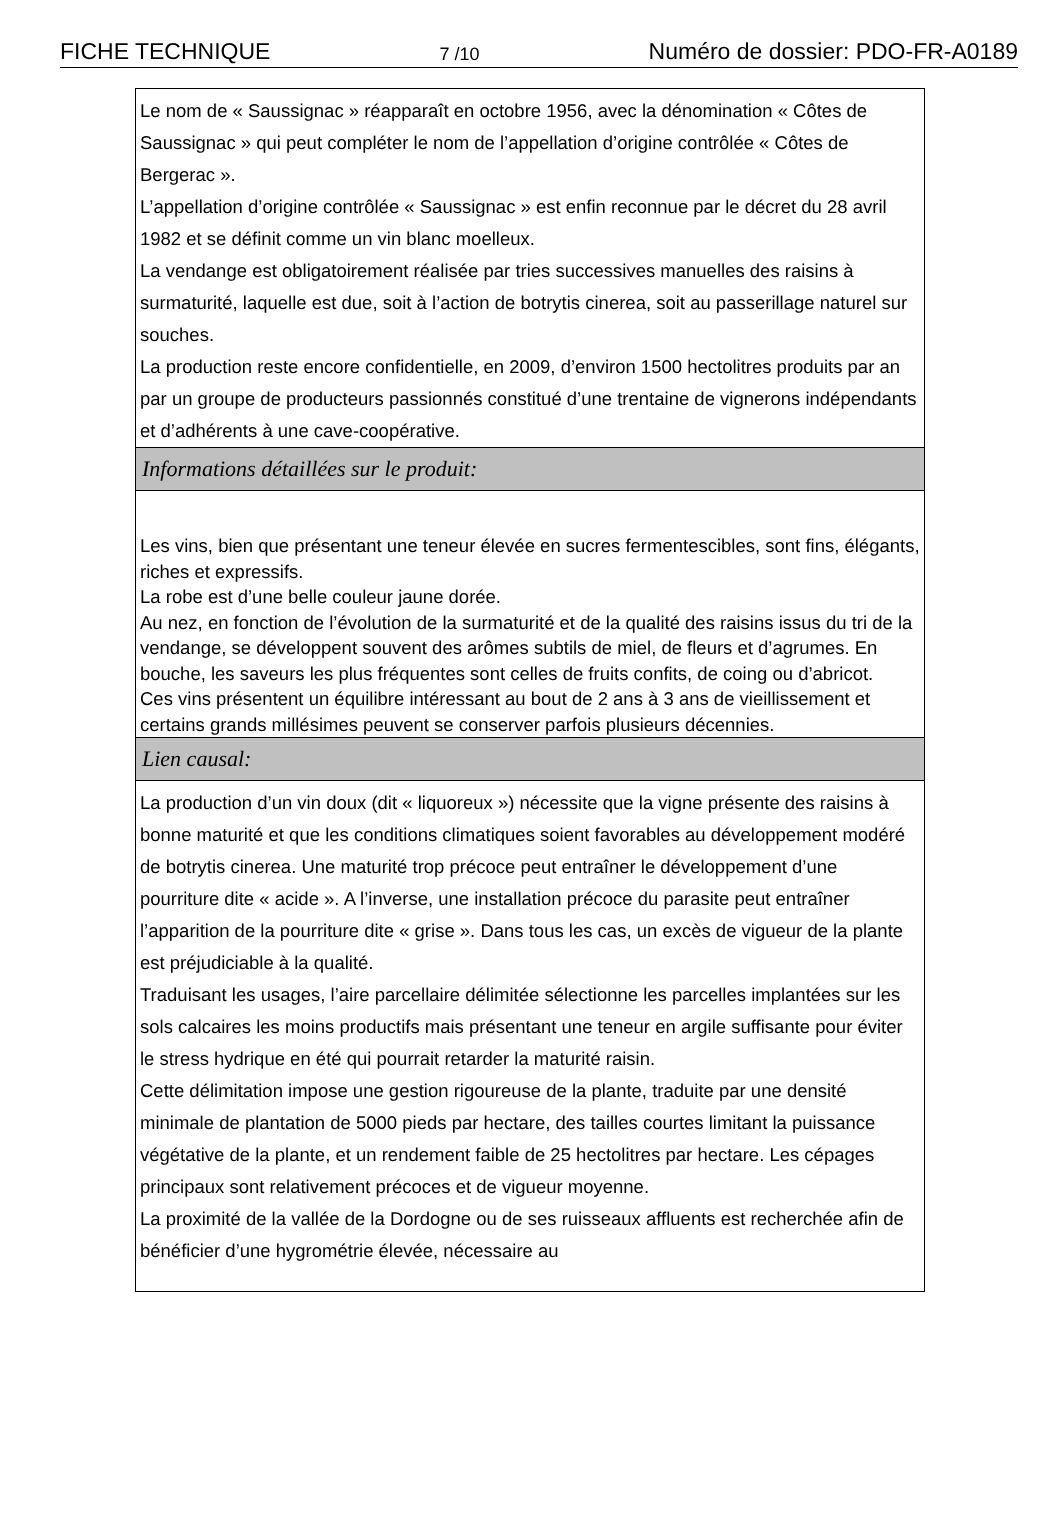FICHE TECHNIQUE 7 /10 Numéro de dossier: PDO-FR-A0189
Le nom de « Saussignac » réapparaît en octobre 1956, avec la dénomination « Côtes de Saussignac » qui peut compléter le nom de l’appellation d’origine contrôlée « Côtes de Bergerac ».
L’appellation d’origine contrôlée « Saussignac » est enfin reconnue par le décret du 28 avril 1982 et se définit comme un vin blanc moelleux.
La vendange est obligatoirement réalisée par tries successives manuelles des raisins à surmaturité, laquelle est due, soit à l’action de botrytis cinerea, soit au passerillage naturel sur souches.
La production reste encore confidentielle, en 2009, d’environ 1500 hectolitres produits par an par un groupe de producteurs passionnés constitué d’une trentaine de vignerons indépendants et d’adhérents à une cave-coopérative.
Informations détaillées sur le produit:
Les vins, bien que présentant une teneur élevée en sucres fermentescibles, sont fins, élégants, riches et expressifs.
La robe est d’une belle couleur jaune dorée.
Au nez, en fonction de l’évolution de la surmaturité et de la qualité des raisins issus du tri de la vendange, se développent souvent des arômes subtils de miel, de fleurs et d’agrumes. En bouche, les saveurs les plus fréquentes sont celles de fruits confits, de coing ou d’abricot.
Ces vins présentent un équilibre intéressant au bout de 2 ans à 3 ans de vieillissement et certains grands millésimes peuvent se conserver parfois plusieurs décennies.
Lien causal:
La production d’un vin doux (dit « liquoreux ») nécessite que la vigne présente des raisins à bonne maturité et que les conditions climatiques soient favorables au développement modéré de botrytis cinerea. Une maturité trop précoce peut entraîner le développement d’une pourriture dite « acide ». A l’inverse, une installation précoce du parasite peut entraîner l’apparition de la pourriture dite « grise ». Dans tous les cas, un excès de vigueur de la plante est préjudiciable à la qualité.
Traduisant les usages, l’aire parcellaire délimitée sélectionne les parcelles implantées sur les sols calcaires les moins productifs mais présentant une teneur en argile suffisante pour éviter le stress hydrique en été qui pourrait retarder la maturité raisin.
Cette délimitation impose une gestion rigoureuse de la plante, traduite par une densité minimale de plantation de 5000 pieds par hectare, des tailles courtes limitant la puissance végétative de la plante, et un rendement faible de 25 hectolitres par hectare. Les cépages principaux sont relativement précoces et de vigueur moyenne.
La proximité de la vallée de la Dordogne ou de ses ruisseaux affluents est recherchée afin de bénéficier d’une hygrométrie élevée, nécessaire au